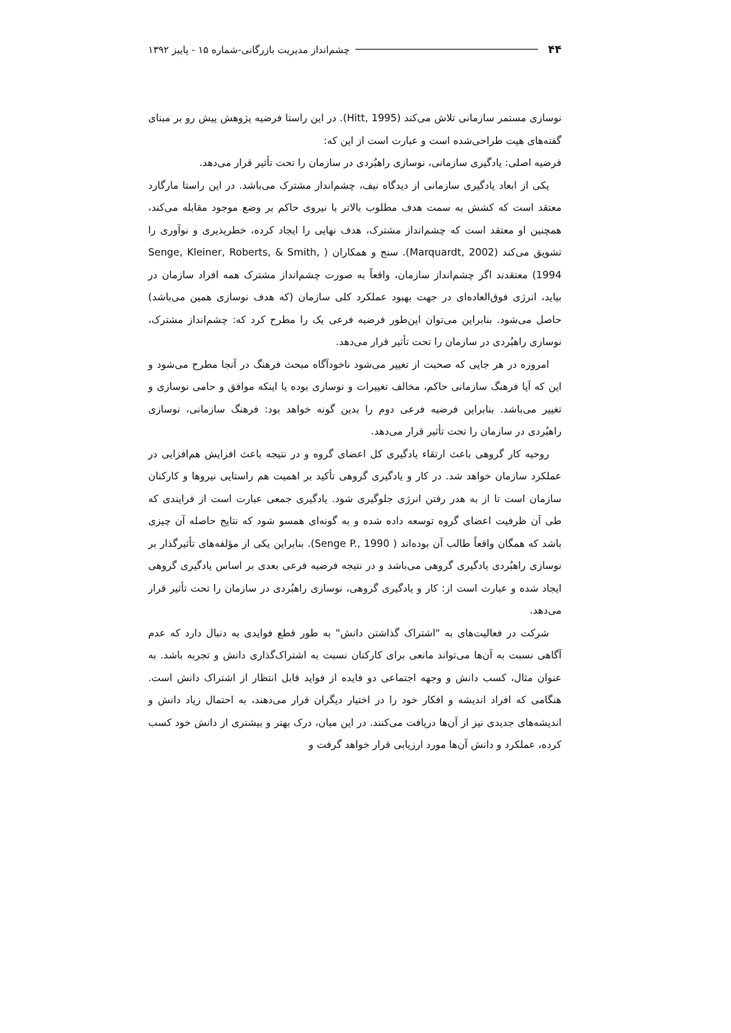۴۴ چشم‌انداز مدیریت بازرگانی-شماره ۱۵ - پاییز ۱۳۹۲
نوسازی مستمر سازمانی تلاش می‌کند (Hitt, 1995). در این راستا فرضیه پژوهش پیش رو بر مبنای گفته‌های هیت طراحی‌شده است و عبارت است از این که:
فرضیه اصلی: یادگیری سازمانی، نوسازی راهبُردی در سازمان را تحت تأثیر قرار می‌دهد.
یکی از ابعاد یادگیری سازمانی از دیدگاه نیف، چشم‌انداز مشترک می‌باشد. در این راستا مارگارد معتقد است که کشش به سمت هدف مطلوب بالاتر با نیروی حاکم بر وضع موجود مقابله می‌کند، همچنین او معتقد است که چشم‌انداز مشترک، هدف نهایی را ایجاد کرده، خطرپذیری و نوآوری را تشویق می‌کند (Marquardt, 2002). سنج و همکاران ( Senge, Kleiner, Roberts, & Smith, 1994) معتقدند اگر چشم‌انداز سازمان، واقعاً به صورت چشم‌انداز مشترک همه افراد سازمان در بیاید، انرژی فوق‌العاده‌ای در جهت بهبود عملکرد کلی سازمان (که هدف نوسازی همین می‌باشد) حاصل می‌شود. بنابراین می‌توان این‌طور فرضیه فرعی یک را مطرح کرد که: چشم‌انداز مشترک، نوسازی راهبُردی در سازمان را تحت تأثیر قرار می‌دهد.
امروزه در هر جایی که صحبت از تغییر می‌شود ناخودآگاه مبحث فرهنگ در آنجا مطرح می‌شود و این که آیا فرهنگ سازمانی حاکم، مخالف تغییرات و نوسازی بوده یا اینکه موافق و حامی نوسازی و تغییر می‌باشد. بنابراین فرضیه فرعی دوم را بدین گونه خواهد بود: فرهنگ سازمانی، نوسازی راهبُردی در سازمان را تحت تأثیر قرار می‌دهد.
روحیه کار گروهی باعث ارتقاء یادگیری کل اعضای گروه و در نتیجه باعث افزایش هم‌افزایی در عملکرد سازمان خواهد شد. در کار و یادگیری گروهی تأکید بر اهمیت هم راستایی نیروها و کارکنان سازمان است تا از به هدر رفتن انرژی جلوگیری شود. یادگیری جمعی عبارت است از فرایندی که طی آن ظرفیت اعضای گروه توسعه داده شده و به گونه‌ای همسو شود که نتایج حاصله آن چیزی باشد که همگان واقعاً طالب آن بوده‌اند ( Senge P., 1990). بنابراین یکی از مؤلفه‌های تأثیرگذار بر نوسازی راهبُردی یادگیری گروهی می‌باشد و در نتیجه فرضیه فرعی بعدی بر اساس یادگیری گروهی ایجاد شده و عبارت است از: کار و یادگیری گروهی، نوسازی راهبُردی در سازمان را تحت تأثیر قرار می‌دهد.
شرکت در فعالیت‌های به "اشتراک گذاشتن دانش" به طور قطع فوایدی به دنبال دارد که عدم آگاهی نسبت به آن‌ها می‌تواند مانعی برای کارکنان نسبت به اشتراک‌گذاری دانش و تجربه باشد. به عنوان مثال، کسب دانش و وجهه اجتماعی دو فایده از فواید قابل انتظار از اشتراک دانش است. هنگامی که افراد اندیشه و افکار خود را در اختیار دیگران قرار می‌دهند، به احتمال زیاد دانش و اندیشه‌های جدیدی نیز از آن‌ها دریافت می‌کنند. در این میان، درک بهتر و بیشتری از دانش خود کسب کرده، عملکرد و دانش آن‌ها مورد ارزیابی قرار خواهد گرفت و